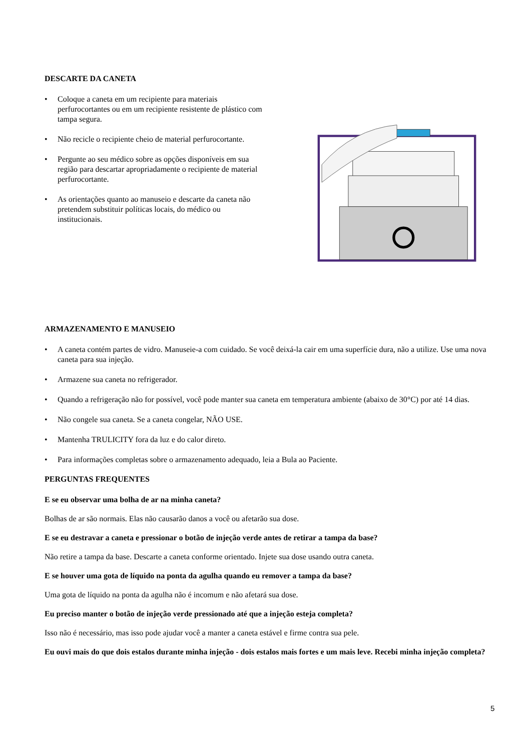DESCARTE DA CANETA
• Coloque a caneta em um recipiente para materiais perfurocortantes ou em um recipiente resistente de plástico com tampa segura.
• Não recicle o recipiente cheio de material perfurocortante.
• Pergunte ao seu médico sobre as opções disponíveis em sua região para descartar apropriadamente o recipiente de material perfurocortante.
• As orientações quanto ao manuseio e descarte da caneta não pretendem substituir políticas locais, do médico ou institucionais.
ARMAZENAMENTO E MANUSEIO
• A caneta contém partes de vidro. Manuseie-a com cuidado. Se você deixá-la cair em uma superfície dura, não a utilize. Use uma nova caneta para sua injeção.
• Armazene sua caneta no refrigerador.
• Quando a refrigeração não for possível, você pode manter sua caneta em temperatura ambiente (abaixo de 30°C) por até 14 dias.
• Não congele sua caneta. Se a caneta congelar, NÃO USE.
• Mantenha TRULICITY fora da luz e do calor direto.
• Para informações completas sobre o armazenamento adequado, leia a Bula ao Paciente.
PERGUNTAS FREQUENTES
E se eu observar uma bolha de ar na minha caneta?
Bolhas de ar são normais. Elas não causarão danos a você ou afetarão sua dose.
E se eu destravar a caneta e pressionar o botão de injeção verde antes de retirar a tampa da base?
Não retire a tampa da base. Descarte a caneta conforme orientado. Injete sua dose usando outra caneta.
E se houver uma gota de líquido na ponta da agulha quando eu remover a tampa da base?
Uma gota de líquido na ponta da agulha não é incomum e não afetará sua dose.
Eu preciso manter o botão de injeção verde pressionado até que a injeção esteja completa?
Isso não é necessário, mas isso pode ajudar você a manter a caneta estável e firme contra sua pele.
Eu ouvi mais do que dois estalos durante minha injeção - dois estalos mais fortes e um mais leve. Recebi minha injeção completa?
5